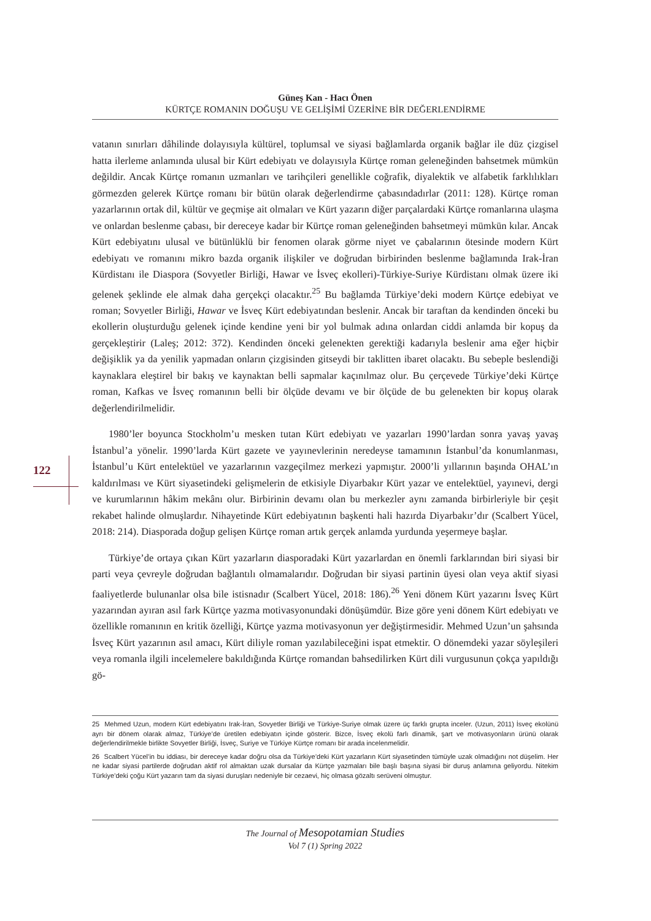Güneş Kan - Hacı Önen
KÜRTÇE ROMANIN DOĞUŞU VE GELİŞİMİ ÜZERİNE BİR DEĞERLENDİRME
122
vatanın sınırları dâhilinde dolayısıyla kültürel, toplumsal ve siyasi bağlamlarda organik bağlar ile düz çizgisel hatta ilerleme anlamında ulusal bir Kürt edebiyatı ve dolayısıyla Kürtçe roman geleneğinden bahsetmek mümkün değildir. Ancak Kürtçe romanın uzmanları ve tarihçileri genellikle coğrafik, diyalektik ve alfabetik farklılıkları görmezden gelerek Kürtçe romanı bir bütün olarak değerlendirme çabasındadırlar (2011: 128). Kürtçe roman yazarlarının ortak dil, kültür ve geçmişe ait olmaları ve Kürt yazarın diğer parçalardaki Kürtçe romanlarına ulaşma ve onlardan beslenme çabası, bir dereceye kadar bir Kürtçe roman geleneğinden bahsetmeyi mümkün kılar. Ancak Kürt edebiyatını ulusal ve bütünlüklü bir fenomen olarak görme niyet ve çabalarının ötesinde modern Kürt edebiyatı ve romanını mikro bazda organik ilişkiler ve doğrudan birbirinden beslenme bağlamında Irak-İran Kürdistanı ile Diaspora (Sovyetler Birliği, Hawar ve İsveç ekolleri)-Türkiye-Suriye Kürdistanı olmak üzere iki gelenek şeklinde ele almak daha gerçekçi olacaktır.<sup>25</sup> Bu bağlamda Türkiye’deki modern Kürtçe edebiyat ve roman; Sovyetler Birliği, Hawar ve İsveç Kürt edebiyatından beslenir. Ancak bir taraftan da kendinden önceki bu ekollerin oluşturduğu gelenek içinde kendine yeni bir yol bulmak adına onlardan ciddi anlamda bir kopuş da gerçekleştirir (Laleş; 2012: 372). Kendinden önceki gelenekten gerektiği kadarıyla beslenir ama eğer hiçbir değişiklik ya da yenilik yapmadan onların çizgisinden gitseydi bir taklitten ibaret olacaktı. Bu sebeple beslendiği kaynaklara eleştirel bir bakış ve kaynaktan belli sapmalar kaçınılmaz olur. Bu çerçevede Türkiye’deki Kürtçe roman, Kafkas ve İsveç romanının belli bir ölçüde devamı ve bir ölçüde de bu gelenekten bir kopuş olarak değerlendirilmelidir.
1980’ler boyunca Stockholm’u mesken tutan Kürt edebiyatı ve yazarları 1990’lardan sonra yavaş yavaş İstanbul’a yönelir. 1990’larda Kürt gazete ve yayınevlerinin neredeyse tamamının İstanbul’da konumlanması, İstanbul’u Kürt entelektüel ve yazarlarının vazgeçilmez merkezi yapmıştır. 2000’li yıllarının başında OHAL’ın kaldırılması ve Kürt siyasetindeki gelişmelerin de etkisiyle Diyarbakır Kürt yazar ve entelektüel, yayınevi, dergi ve kurumlarının hâkim mekânı olur. Birbirinin devamı olan bu merkezler aynı zamanda birbirleriyle bir çeşit rekabet halinde olmuşlardır. Nihayetinde Kürt edebiyatının başkenti hali hazırda Diyarbakır’dır (Scalbert Yücel, 2018: 214). Diasporada doğup gelişen Kürtçe roman artık gerçek anlamda yurdunda yeşermeye başlar.
Türkiye’de ortaya çıkan Kürt yazarların diasporadaki Kürt yazarlardan en önemli farklarından biri siyasi bir parti veya çevreyle doğrudan bağlantılı olmamalarıdır. Doğrudan bir siyasi partinin üyesi olan veya aktif siyasi faaliyetlerde bulunanlar olsa bile istisnadır (Scalbert Yücel, 2018: 186).<sup>26</sup> Yeni dönem Kürt yazarını İsveç Kürt yazarından ayıran asıl fark Kürtçe yazma motivasyonundaki dönüşümdür. Bize göre yeni dönem Kürt edebiyatı ve özellikle romanının en kritik özelliği, Kürtçe yazma motivasyonun yer değiştirmesidir. Mehmed Uzun’un şahsında İsveç Kürt yazarının asıl amacı, Kürt diliyle roman yazılabileceğini ispat etmektir. O dönemdeki yazar söyleşileri veya romanla ilgili incelemelere bakıldığında Kürtçe romandan bahsedilirken Kürt dili vurgusunun çokça yapıldığı gö-
25 Mehmed Uzun, modern Kürt edebiyatını Irak-İran, Sovyetler Birliği ve Türkiye-Suriye olmak üzere üç farklı grupta inceler. (Uzun, 2011) İsveç ekolünü ayrı bir dönem olarak almaz, Türkiye’de üretilen edebiyatın içinde gösterir. Bizce, İsveç ekolü farlı dinamik, şart ve motivasyonların ürünü olarak değerlendirilmekle birlikte Sovyetler Birliği, İsveç, Suriye ve Türkiye Kürtçe romanı bir arada incelenmelidir.
26 Scalbert Yücel’in bu iddiası, bir dereceye kadar doğru olsa da Türkiye’deki Kürt yazarların Kürt siyasetinden tümüyle uzak olmadığını not düşelim. Her ne kadar siyasi partilerde doğrudan aktif rol almaktan uzak dursalar da Kürtçe yazmaları bile başlı başına siyasi bir duruş anlamına geliyordu. Nitekim Türkiye’deki çoğu Kürt yazarın tam da siyasi duruşları nedeniyle bir cezaevi, hiç olmasa gözaltı serüveni olmuştur.
The Journal of Mesopotamian Studies
Vol 7 (1) Spring 2022